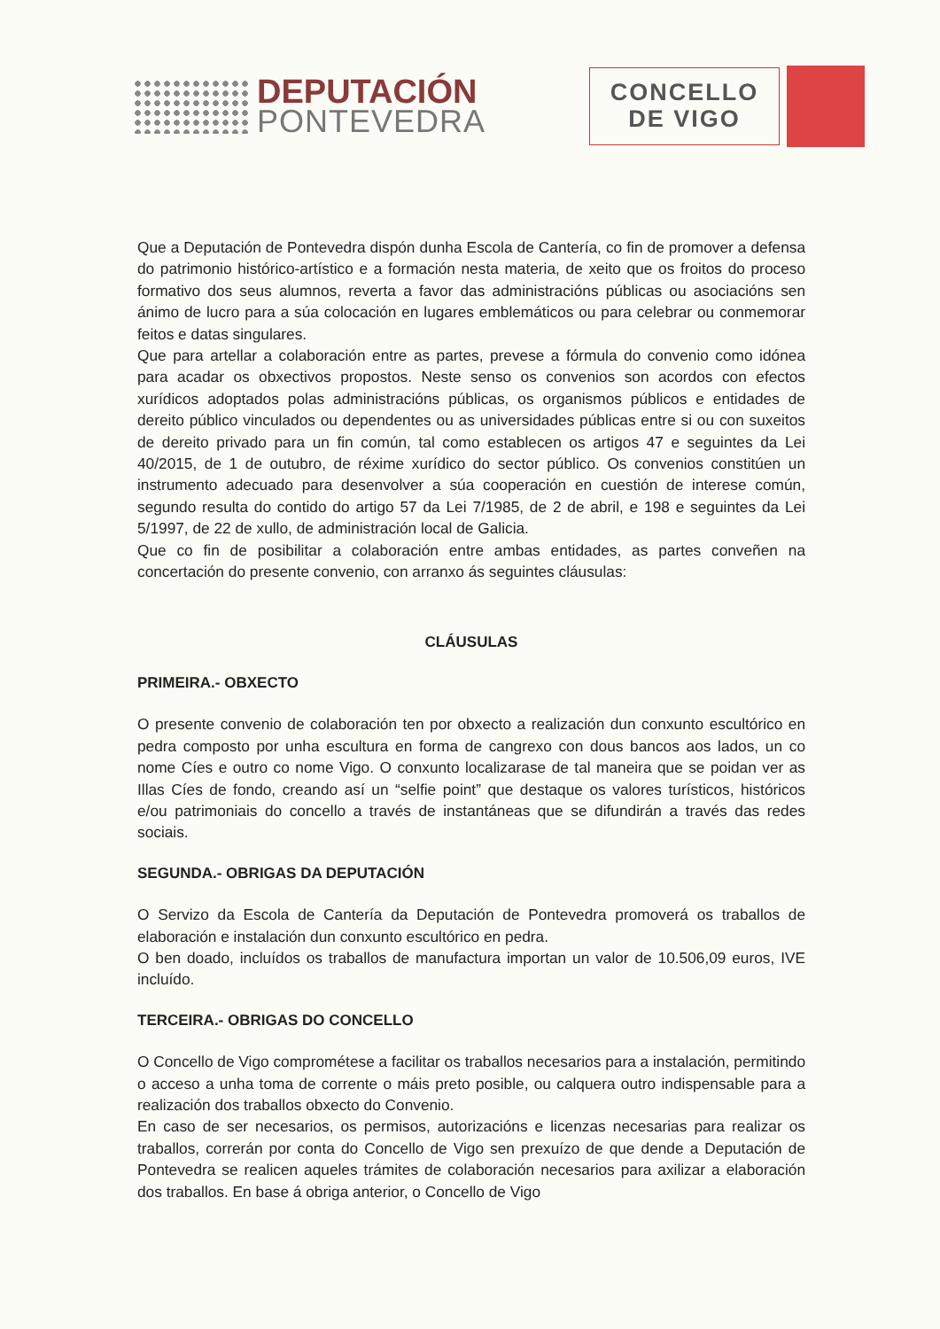DEPUTACIÓN
PONTEVEDRA
CONCELLO
DE VIGO
Que a Deputación de Pontevedra dispón dunha Escola de Cantería, co fin de promover a defensa do patrimonio histórico-artístico e a formación nesta materia, de xeito que os froitos do proceso formativo dos seus alumnos, reverta a favor das administracións públicas ou asociacións sen ánimo de lucro para a súa colocación en lugares emblemáticos ou para celebrar ou conmemorar feitos e datas singulares.
Que para artellar a colaboración entre as partes, prevese a fórmula do convenio como idónea para acadar os obxectivos propostos. Neste senso os convenios son acordos con efectos xurídicos adoptados polas administracións públicas, os organismos públicos e entidades de dereito público vinculados ou dependentes ou as universidades públicas entre si ou con suxeitos de dereito privado para un fin común, tal como establecen os artigos 47 e seguintes da Lei 40/2015, de 1 de outubro, de réxime xurídico do sector público. Os convenios constitúen un instrumento adecuado para desenvolver a súa cooperación en cuestión de interese común, segundo resulta do contido do artigo 57 da Lei 7/1985, de 2 de abril, e 198 e seguintes da Lei 5/1997, de 22 de xullo, de administración local de Galicia.
Que co fin de posibilitar a colaboración entre ambas entidades, as partes conveñen na concertación do presente convenio, con arranxo ás seguintes cláusulas:
CLÁUSULAS
PRIMEIRA.- OBXECTO
O presente convenio de colaboración ten por obxecto a realización dun conxunto escultórico en pedra composto por unha escultura en forma de cangrexo con dous bancos aos lados, un co nome Cíes e outro co nome Vigo. O conxunto localizarase de tal maneira que se poidan ver as Illas Cíes de fondo, creando así un “selfie point” que destaque os valores turísticos, históricos e/ou patrimoniais do concello a través de instantáneas que se difundirán a través das redes sociais.
SEGUNDA.- OBRIGAS DA DEPUTACIÓN
O Servizo da Escola de Cantería da Deputación de Pontevedra promoverá os traballos de elaboración e instalación dun conxunto escultórico en pedra.
O ben doado, incluídos os traballos de manufactura importan un valor de 10.506,09 euros, IVE incluído.
TERCEIRA.- OBRIGAS DO CONCELLO
O Concello de Vigo comprométese a facilitar os traballos necesarios para a instalación, permitindo o acceso a unha toma de corrente o máis preto posible, ou calquera outro indispensable para a realización dos traballos obxecto do Convenio.
En caso de ser necesarios, os permisos, autorizacións e licenzas necesarias para realizar os traballos, correrán por conta do Concello de Vigo sen prexuízo de que dende a Deputación de Pontevedra se realicen aqueles trámites de colaboración necesarios para axilizar a elaboración dos traballos. En base á obriga anterior, o Concello de Vigo